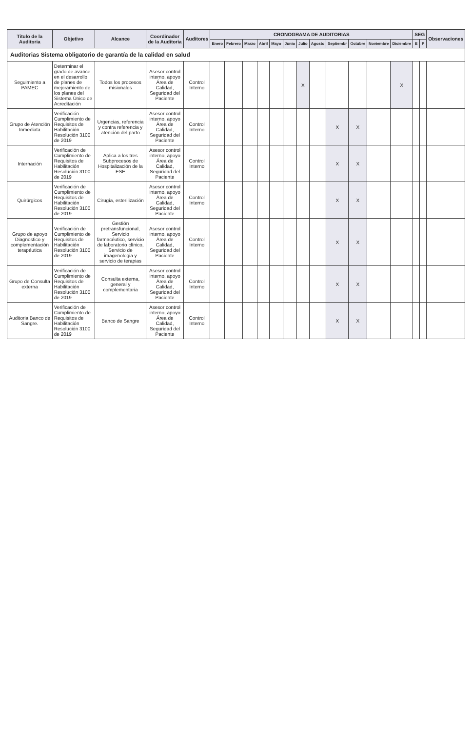| Titulo de la Auditoria | Objetivo | Alcance | Coordinador de la Auditoria | Auditores | CRONOGRAMA DE AUDITORIAS | | | | | | | | | | | | SEG | | Observaciones |
| --- | --- | --- | --- | --- | --- | --- | --- | --- | --- | --- | --- | --- | --- | --- | --- | --- | --- | --- | --- |
| | | | | | Enero | Febrero | Marzo | Abril | Mayo | Junio | Julio | Agosto | Septiembr | Octubre | Noviembre | Diciembre | E | P | |
| Auditorias Sistema obligatorio de garantía de la calidad en salud | | | | | | | | | | | | | | | | | | | |
| Seguimiento a PAMEC | Determinar el grado de avance en el desarrollo de planes de mejoramiento de los planes del Sistema Único de Acreditación | Todos los procesos misionales | Asesor control interno, apoyo Área de Calidad, Seguridad del Paciente | Control Interno | | | | | | | X | | | | | X | | | |
| Grupo de Atención Inmediata | Verificación Cumplimiento de Requisitos de Habilitación Resolución 3100 de 2019 | Urgencias, referencia y contra referencia y atención del parto | Asesor control interno, apoyo Área de Calidad, Seguridad del Paciente | Control Interno | | | | | | | | | X | X | | | | | |
| Internación | Verificación de Cumplimiento de Requisitos de Habilitación Resolución 3100 de 2019 | Aplica a los tres Subprocesos de Hospitalización de la ESE | Asesor control interno, apoyo Área de Calidad, Seguridad del Paciente | Control Interno | | | | | | | | | X | X | | | | | |
| Quirúrgicos | Verificación de Cumplimiento de Requisitos de Habilitación Resolución 3100 de 2019 | Cirugía, esterilización | Asesor control interno, apoyo Área de Calidad, Seguridad del Paciente | Control Interno | | | | | | | | | X | X | | | | | |
| Grupo de apoyo Diagnostico y complementación terapéutica | Verificación de Cumplimiento de Requisitos de Habilitación Resolución 3100 de 2019 | Gestión pretransfuncional, Servicio farmacéutico, servicio de laboratorio clínico, Servicio de imagenologia y servicio de terapias | Asesor control interno, apoyo Área de Calidad, Seguridad del Paciente | Control Interno | | | | | | | | | X | X | | | | | |
| Grupo de Consulta externa | Verificación de Cumplimiento de Requisitos de Habilitación Resolución 3100 de 2019 | Consulta externa, general y complementaria | Asesor control interno, apoyo Área de Calidad, Seguridad del Paciente | Control Interno | | | | | | | | | X | X | | | | | |
| Auditoria Banco de Sangre. | Verificación de Cumplimiento de Requisitos de Habilitación Resolución 3100 de 2019 | Banco de Sangre | Asesor control interno, apoyo Área de Calidad, Seguridad del Paciente | Control Interno | | | | | | | | | X | X | | | | | |